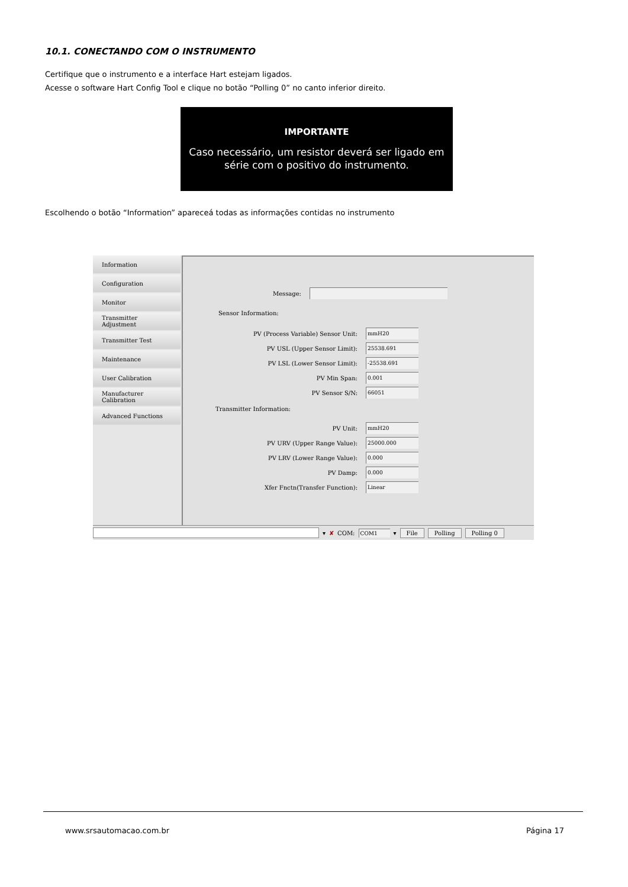10.1. CONECTANDO COM O INSTRUMENTO
Certifique que o instrumento e a interface Hart estejam ligados.
Acesse o software Hart Config Tool e clique no botão “Polling 0” no canto inferior direito.
IMPORTANTE
Caso necessário, um resistor deverá ser ligado em
série com o positivo do instrumento.
Escolhendo o botão “Information” apareceá todas as informações contidas no instrumento
Information
Configuration
Monitor
Transmitter Adjustment
Transmitter Test
Maintenance
User Calibration
Manufacturer Calibration
Advanced Functions
Message:
Sensor Information:
PV (Process Variable) Sensor Unit:
mmH20
PV USL (Upper Sensor Limit):
25538.691
PV LSL (Lower Sensor Limit):
-25538.691
PV Min Span:
0.001
PV Sensor S/N:
66051
Transmitter Information:
PV Unit:
mmH20
PV URV (Upper Range Value):
25000.000
PV LRV (Lower Range Value):
0.000
PV Damp:
0.000
Xfer Fnctn(Transfer Function):
Linear
▾ ✘ COM:
COM1
▾ File Polling Polling 0
www.srsautomacao.com.br Página 17